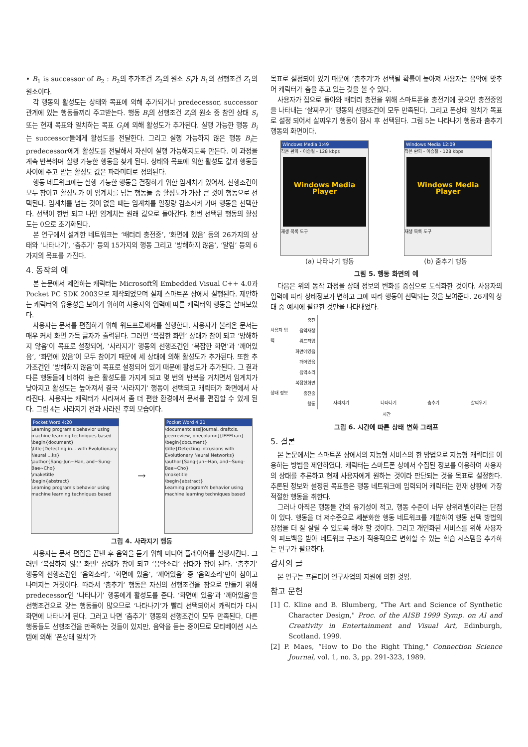• B<sub>1</sub> is successor of B<sub>2</sub> : B<sub>2</sub>의 추가조건 Z<sub>2</sub>의 원소 S<sub>i</sub>가 B<sub>1</sub>의 선행조건 Z<sub>1</sub>의 원소이다.
각 행동의 활성도는 상태와 목표에 의해 추가되거나 predecessor, successor관계에 있는 행동들끼리 주고받는다. 행동 B<sub>i</sub>의 선행조건 Z<sub>i</sub>의 원소 중 참인 상태 S<sub>i</sub> 또는 현재 목표와 일치하는 목표 G<sub>i</sub>에 의해 활성도가 추가된다. 실행 가능한 행동 B<sub>i</sub>는 successor들에게 활성도를 전달한다. 그리고 실행 가능하지 않은 행동 B<sub>i</sub>는 predecessor에게 활성도를 전달해서 자신이 실행 가능해지도록 만든다. 이 과정을 계속 반복하며 실행 가능한 행동을 찾게 된다. 상태와 목표에 의한 활성도 값과 행동들 사이에 주고 받는 활성도 값은 파라미터로 정의된다.
행동 네트워크에는 실행 가능한 행동을 결정하기 위한 임계치가 있어서, 선행조건이 모두 참이고 활성도가 이 임계치를 넘는 행동들 중 활성도가 가장 큰 것이 행동으로 선택된다. 임계치를 넘는 것이 없을 때는 임계치를 일정량 감소시켜 가며 행동을 선택한다. 선택이 한번 되고 나면 임계치는 원래 값으로 돌아간다. 한번 선택된 행동의 활성도는 0으로 초기화된다.
본 연구에서 설계한 네트워크는 ‘배터리 충전중’, ‘화면에 있음’ 등의 26가지의 상태와 ‘나타나기’, ‘춤추기’ 등의 15가지의 행동 그리고 ‘방해하지 않음’, ‘알림’ 등의 6가지의 목표를 가진다.
4. 동작의 예
본 논문에서 제안하는 캐릭터는 Microsoft의 Embedded Visual C++ 4.0과 Pocket PC SDK 2003으로 제작되었으며 실제 스마트폰 상에서 실행된다. 제안하는 캐릭터의 유용성을 보이기 위하여 사용자의 입력에 따른 캐릭터의 행동을 살펴보았다.
사용자는 문서를 편집하기 위해 워드프로세서를 실행한다. 사용자가 불러온 문서는 매우 커서 화면 가득 글자가 출력된다. 그러면 ‘복잡한 화면’ 상태가 참이 되고 ‘방해하지 않음’이 목표로 설정되어, ‘사라지기’ 행동의 선행조건인 ‘복잡한 화면’과 ‘깨어있음’, ‘화면에 있음’이 모두 참이기 때문에 세 상태에 의해 활성도가 추가된다. 또한 추가조건인 ‘방해하지 않음’이 목표로 설정되어 있기 때문에 활성도가 추가된다. 그 결과 다른 행동들에 비하여 높은 활성도를 가지게 되고 몇 번의 반복을 거치면서 임계치가 낮아지고 활성도는 높아져서 결국 ‘사라지기’ 행동이 선택되고 캐릭터가 화면에서 사라진다. 사용자는 캐릭터가 사라져서 좀 더 편한 환경에서 문서를 편집할 수 있게 된다. 그림 4는 사라지기 전과 사라진 후의 모습이다.
Pocket Word 4:20
Learning program's behavior using machine learning techniques based
\begin{document}
\title{Detecting in... with Evolutionary Neural ...ks}
\author{Sang-Jun~Han, and~Sung-Bae~Cho}
\maketitle
\begin{abstract}
Learning program's behavior using machine learning techniques based
→
Pocket Word 4:21
\documentclass[journal, draftcls, peerreview, onecolumn]{IEEEtran}
\begin{document}
\title{Detecting intrusions with Evolutionary Neural Networks}
\author{Sang-Jun~Han, and~Sung-Bae~Cho}
\maketitle
\begin{abstract}
Learning program's behavior using machine learning techniques based
그림 4. 사라지기 행동
사용자는 문서 편집을 끝낸 후 음악을 듣기 위해 미디어 플레이어를 실행시킨다. 그러면 ‘복잡하지 않은 화면’ 상태가 참이 되고 ‘음악소리’ 상태가 참이 된다. ‘춤추기’ 행동의 선행조건인 ‘음악소리’, ‘화면에 있음’, ‘깨어있음’ 중 ‘음악소리’만이 참이고 나머지는 거짓이다. 따라서 ‘춤추기’ 행동은 자신의 선행조건을 참으로 만들기 위해 predecessor인 ‘나타나기’ 행동에게 활성도를 준다. ‘화면에 있음’과 ‘깨어있음’을 선행조건으로 갖는 행동들이 많으므로 ‘나타나기’가 빨리 선택되어서 캐릭터가 다시 화면에 나타나게 된다. 그러고 나면 ‘춤추기’ 행동의 선행조건이 모두 만족된다. 다른 행동들도 선행조건을 만족하는 것들이 있지만, 음악을 듣는 중이므로 모티베이션 시스템에 의해 ‘폰상태 일치’가
목표로 설정되어 있기 때문에 ‘춤추기’가 선택될 확률이 높아져 사용자는 음악에 맞추어 캐릭터가 춤을 추고 있는 것을 볼 수 있다.
사용자가 집으로 돌아와 배터리 충전을 위해 스마트폰을 충전기에 꽂으면 충전중임을 나타내는 ‘살찌우기’ 행동의 선행조건이 모두 만족된다. 그리고 폰상태 일치가 목표로 설정 되어서 살찌우기 행동이 잠시 후 선택된다. 그림 5는 나타나기 행동과 춤추기 행동의 화면이다.
Windows Media 1:49
작은 환희 - 이승철 - 128 kbps
Windows Media Player
재생 목록 도구
Windows Media 12:09
작은 환희 - 이승철 - 128 kbps
Windows Media Player
재생 목록 도구
(a) 나타나기 행동 (b) 춤추기 행동
그림 5. 행동 화면의 예
다음은 위의 동작 과정을 상태 정보의 변화를 중심으로 도식화한 것이다. 사용자의 입력에 따라 상태정보가 변하고 그에 따라 행동이 선택되는 것을 보여준다. 26개의 상태 중 예시에 필요한 것만을 나타내었다.
사용자 입력
상태 정보
충전
음악재생
워드작업
화면에있음
깨어있음
음악소리
복잡한화면
충전중
행동
사라지기 나타나기 춤추기 살찌우기
시간
그림 6. 시간에 따른 상태 변화 그래프
5. 결론
본 논문에서는 스마트폰 상에서의 지능형 서비스의 한 방법으로 지능형 캐릭터를 이용하는 방법을 제안하였다. 캐릭터는 스마트폰 상에서 수집된 정보를 이용하여 사용자의 상태를 추론하고 현재 사용자에게 원하는 것이라 판단되는 것을 목표로 설정한다. 추론된 정보와 설정된 목표들은 행동 네트워크에 입력되어 캐릭터는 현재 상황에 가장 적절한 행동을 취한다.
그러나 아직은 행동들 간의 유기성이 적고, 행동 수준이 너무 상위레벨이라는 단점이 있다. 행동을 더 저수준으로 세분화한 행동 네트워크를 개발하여 행동 선택 방법의 장점을 더 잘 살릴 수 있도록 해야 할 것이다. 그리고 개인화된 서비스를 위해 사용자의 피드백을 받아 네트워크 구조가 적응적으로 변화할 수 있는 학습 시스템을 추가하는 연구가 필요하다.
감사의 글
본 연구는 프론티어 연구사업의 지원에 의한 것임.
참고 문헌
[1] C. Kline and B. Blumberg, "The Art and Science of Synthetic Character Design," Proc. of the AISB 1999 Symp. on AI and Creativity in Entertainment and Visual Art, Edinburgh, Scotland. 1999.
[2] P. Maes, “How to Do the Right Thing," Connection Science Journal, vol. 1, no. 3, pp. 291-323, 1989.